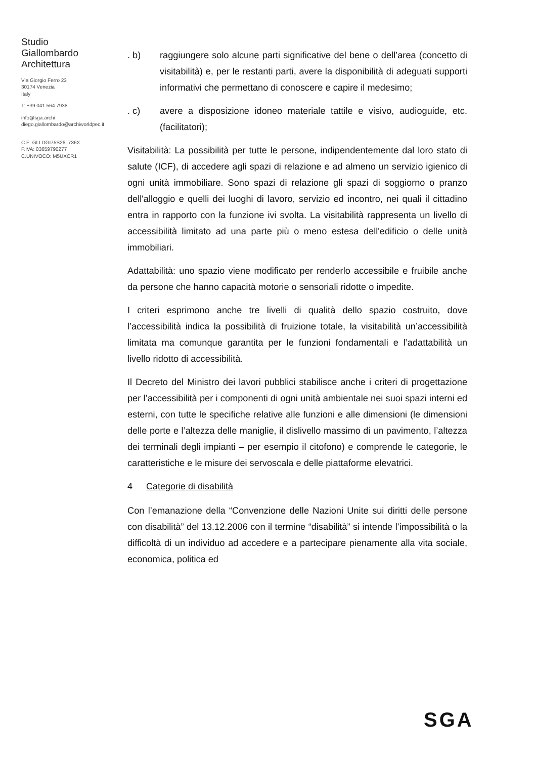Studio
Giallombardo
Architettura
Via Giorgio Ferro 23
30174 Venezia
Italy
T: +39 041 564 7938
info@sga.archi
diego.giallombardo@archiworldpec.it
C.F: GLLDGI75S26L736X
P.IVA: 03659790277
C.UNIVOCO: M5UXCR1
. b) raggiungere solo alcune parti significative del bene o dell’area (concetto di visitabilità) e, per le restanti parti, avere la disponibilità di adeguati supporti informativi che permettano di conoscere e capire il medesimo;
. c) avere a disposizione idoneo materiale tattile e visivo, audioguide, etc. (facilitatori);
Visitabilità: La possibilità per tutte le persone, indipendentemente dal loro stato di salute (ICF), di accedere agli spazi di relazione e ad almeno un servizio igienico di ogni unità immobiliare. Sono spazi di relazione gli spazi di soggiorno o pranzo dell'alloggio e quelli dei luoghi di lavoro, servizio ed incontro, nei quali il cittadino entra in rapporto con la funzione ivi svolta. La visitabilità rappresenta un livello di accessibilità limitato ad una parte più o meno estesa dell'edificio o delle unità immobiliari.
Adattabilità: uno spazio viene modificato per renderlo accessibile e fruibile anche da persone che hanno capacità motorie o sensoriali ridotte o impedite.
I criteri esprimono anche tre livelli di qualità dello spazio costruito, dove l’accessibilità indica la possibilità di fruizione totale, la visitabilità un’accessibilità limitata ma comunque garantita per le funzioni fondamentali e l’adattabilità un livello ridotto di accessibilità.
Il Decreto del Ministro dei lavori pubblici stabilisce anche i criteri di progettazione per l’accessibilità per i componenti di ogni unità ambientale nei suoi spazi interni ed esterni, con tutte le specifiche relative alle funzioni e alle dimensioni (le dimensioni delle porte e l’altezza delle maniglie, il dislivello massimo di un pavimento, l’altezza dei terminali degli impianti – per esempio il citofono) e comprende le categorie, le caratteristiche e le misure dei servoscala e delle piattaforme elevatrici.
4 Categorie di disabilità
Con l’emanazione della “Convenzione delle Nazioni Unite sui diritti delle persone con disabilità” del 13.12.2006 con il termine “disabilità” si intende l’impossibilità o la difficoltà di un individuo ad accedere e a partecipare pienamente alla vita sociale, economica, politica ed
SGA